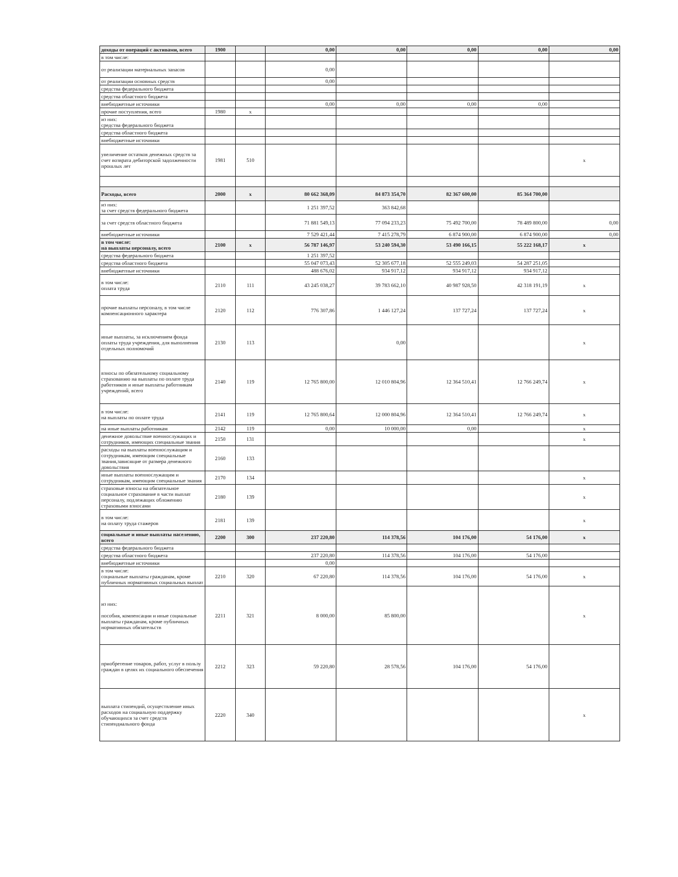| доходы от операций с активами, всего | 1900 | | 0,00 | 0,00 | 0,00 | 0,00 | 0,00 |
| в том числе: | | | | | | | |
| от реализации материальных запасов | | | 0,00 | | | | |
| от реализации основных средств | | | 0,00 | | | | |
| средства федерального бюджета | | | | | | | |
| средства областного бюджета | | | | | | | |
| внебюджетные источники | | | 0,00 | 0,00 | 0,00 | 0,00 | |
| прочие поступления, всего | 1980 | x | | | | | |
| из них: средства федерального бюджета | | | | | | | |
| средства областного бюджета | | | | | | | |
| внебюджетные источники | | | | | | | |
| увеличение остатков денежных средств за счет возврата дебиторской задолженности прошлых лет | 1981 | 510 | | | | | x |
| Расходы, всего | 2000 | x | 80 662 368,09 | 84 873 354,70 | 82 367 600,00 | 85 364 700,00 | |
| из них: за счет средств федерального бюджета | | | 1 251 397,52 | 363 842,68 | | | |
| за счет средств областного бюджета | | | 71 881 549,13 | 77 094 233,23 | 75 492 700,00 | 78 489 800,00 | 0,00 |
| внебюджетные источники | | | 7 529 421,44 | 7 415 278,79 | 6 874 900,00 | 6 874 900,00 | 0,00 |
| в том числе: на выплаты персоналу, всего | 2100 | x | 56 787 146,97 | 53 240 594,30 | 53 490 166,15 | 55 222 168,17 | x |
| средства федерального бюджета | | | 1 251 397,52 | | | | |
| средства областного бюджета | | | 55 047 073,43 | 52 305 677,18 | 52 555 249,03 | 54 287 251,05 | |
| внебюджетные источники | | | 488 676,02 | 934 917,12 | 934 917,12 | 934 917,12 | |
| в том числе: оплата труда | 2110 | 111 | 43 245 038,27 | 39 783 662,10 | 40 987 928,50 | 42 318 191,19 | x |
| прочие выплаты персоналу, в том числе компенсационного характера | 2120 | 112 | 776 307,86 | 1 446 127,24 | 137 727,24 | 137 727,24 | x |
| иные выплаты, за исключением фонда оплаты труда учреждения, для выполнения отдельных полномочий | 2130 | 113 | | 0,00 | | | x |
| взносы по обязательному социальному страхованию на выплаты по оплате труда работников и иные выплаты работникам учреждений, всего | 2140 | 119 | 12 765 800,00 | 12 010 804,96 | 12 364 510,41 | 12 766 249,74 | x |
| в том числе: на выплаты по оплате труда | 2141 | 119 | 12 765 800,64 | 12 000 804,96 | 12 364 510,41 | 12 766 249,74 | x |
| на иные выплаты работникам | 2142 | 119 | 0,00 | 10 000,00 | 0,00 | | x |
| денежное довольствие военнослужащих и сотрудников, имеющих специальные звания | 2150 | 131 | | | | | x |
| расходы на выплаты военнослужащим и сотрудникам, имеющим специальные звания,зависящие от размера денежного довольствия | 2160 | 133 | | | | | |
| иные выплаты военнослужащим и сотрудникам, имеющим специальные звания | 2170 | 134 | | | | | x |
| страховые взносы на обязательное социальное страхование в части выплат персоналу, подлежащих обложению страховыми взносами | 2180 | 139 | | | | | x |
| в том числе: на оплату труда стажеров | 2181 | 139 | | | | | x |
| социальные и иные выплаты населению, всего | 2200 | 300 | 237 220,80 | 114 378,56 | 104 176,00 | 54 176,00 | x |
| средства федерального бюджета | | | | | | | |
| средства областного бюджета | | | 237 220,80 | 114 378,56 | 104 176,00 | 54 176,00 | |
| внебюджетные источники | | | 0,00 | | | | |
| в том числе: социальные выплаты гражданам, кроме публичных нормативных социальных выплат | 2210 | 320 | 67 220,80 | 114 378,56 | 104 176,00 | 54 176,00 | x |
| из них: пособия, компенсации и иные социальные выплаты гражданам, кроме публичных нормативных обязательств | 2211 | 321 | 8 000,00 | 85 800,00 | | | x |
| приобретение товаров, работ, услуг в пользу граждан в целях их социального обеспечения | 2212 | 323 | 59 220,80 | 28 578,56 | 104 176,00 | 54 176,00 | |
| выплата стипендий, осуществление иных расходов на социальную поддержку обучающихся за счет средств стипендиального фонда | 2220 | 340 | | | | | x |